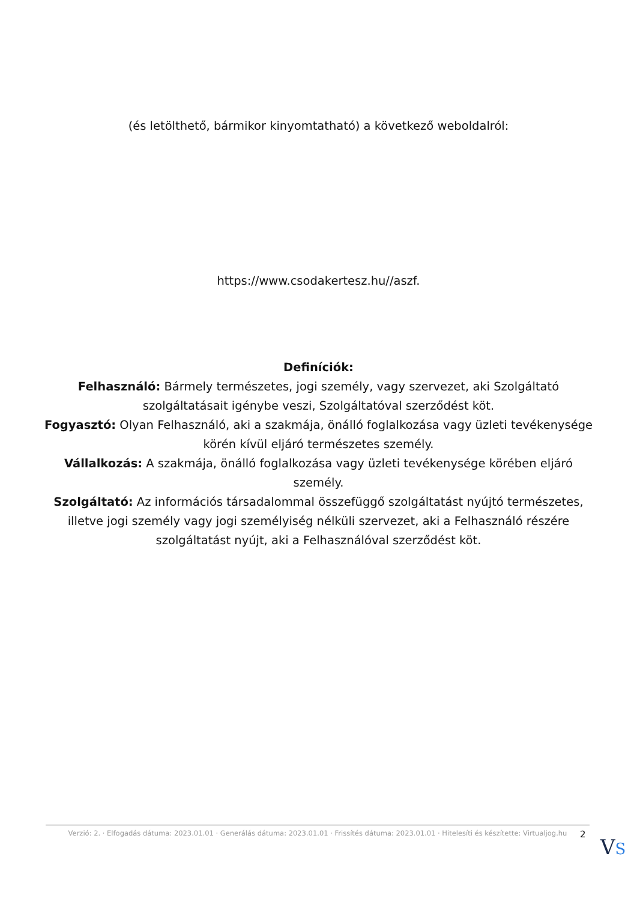(és letölthető, bármikor kinyomtatható) a következő weboldalról:
https://www.csodakertesz.hu//aszf.
Definíciók:
Felhasználó: Bármely természetes, jogi személy, vagy szervezet, aki Szolgáltató szolgáltatásait igénybe veszi, Szolgáltatóval szerződést köt.
Fogyasztó: Olyan Felhasználó, aki a szakmája, önálló foglalkozása vagy üzleti tevékenysége körén kívül eljáró természetes személy.
Vállalkozás: A szakmája, önálló foglalkozása vagy üzleti tevékenysége körében eljáró személy.
Szolgáltató: Az információs társadalommal összefüggő szolgáltatást nyújtó természetes, illetve jogi személy vagy jogi személyiség nélküli szervezet, aki a Felhasználó részére szolgáltatást nyújt, aki a Felhasználóval szerződést köt.
Verzió: 2. · Elfogadás dátuma: 2023.01.01 · Generálás dátuma: 2023.01.01 · Frissítés dátuma: 2023.01.01 · Hitelesíti és készítette: Virtualjog.hu
2
VS